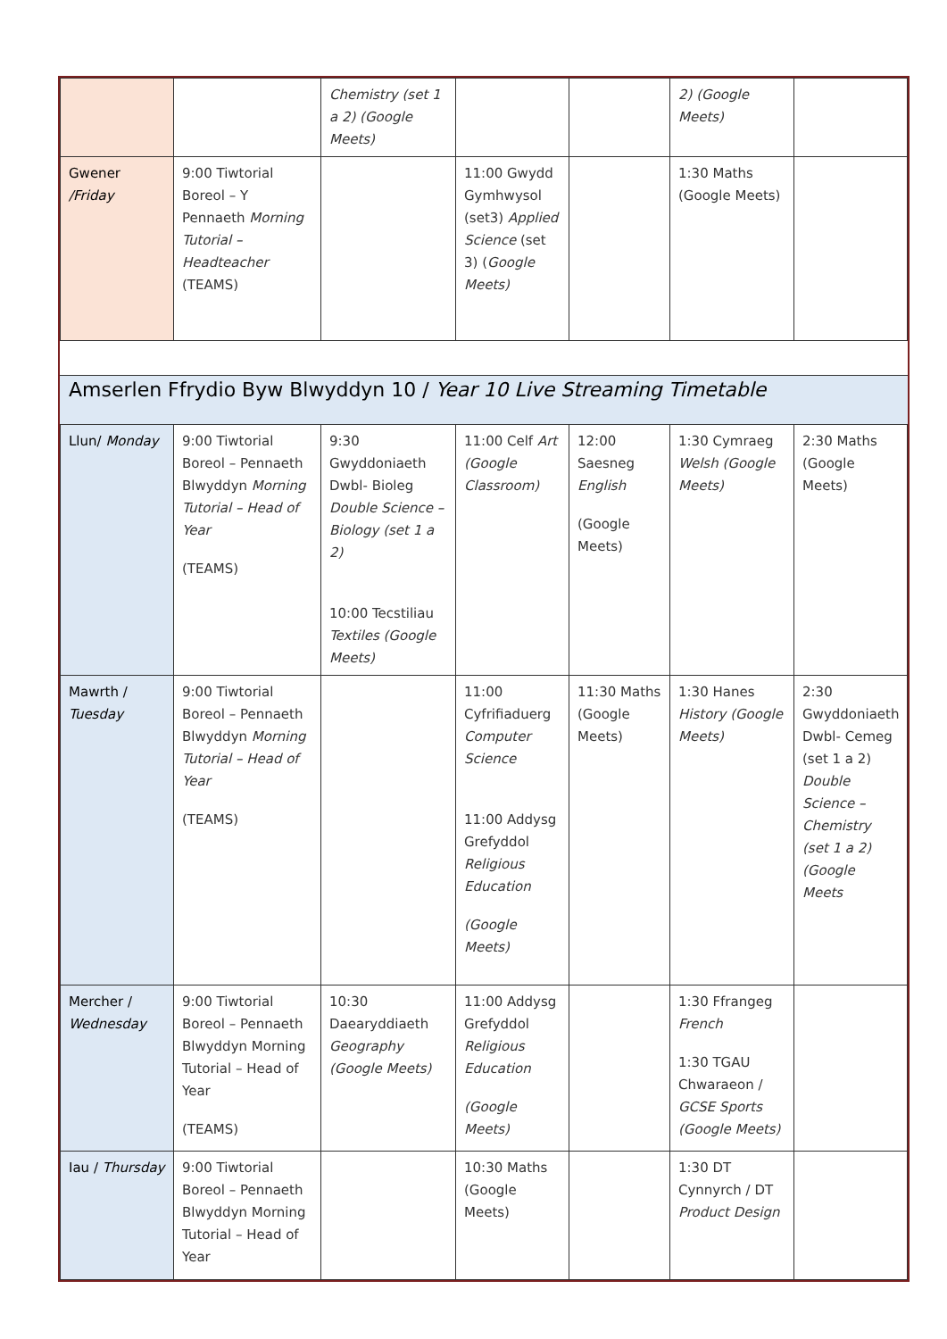| | | Chemistry (set 1 a 2) (Google Meets) | | | 2) (Google Meets) | |
| Gwener /Friday | 9:00 Tiwtorial Boreol – Y Pennaeth Morning Tutorial – Headteacher (TEAMS) | | 11:00 Gwydd Gymhwysol (set3) Applied Science (set 3) ( Google Meets) | | 1:30 Maths (Google Meets) | |
Amserlen Ffrydio Byw Blwyddyn 10 / Year 10 Live Streaming Timetable
| Llun/ Monday | 9:00 Tiwtorial Boreol – Pennaeth Blwyddyn Morning Tutorial – Head of Year (TEAMS) | 9:30 Gwyddoniaeth Dwbl- Bioleg Double Science – Biology (set 1 a 2) 10:00 Tecstiliau Textiles (Google Meets) | 11:00 Celf Art (Google Classroom) | 12:00 Saesneg English (Google Meets) | 1:30 Cymraeg Welsh (Google Meets) | 2:30 Maths (Google Meets) |
| Mawrth / Tuesday | 9:00 Tiwtorial Boreol – Pennaeth Blwyddyn Morning Tutorial – Head of Year (TEAMS) | | 11:00 Cyfrifiaduerg Computer Science 11:00 Addysg Grefyddol Religious Education (Google Meets) | 11:30 Maths (Google Meets) | 1:30 Hanes History (Google Meets) | 2:30 Gwyddoniaeth Dwbl- Cemeg (set 1 a 2) Double Science – Chemistry (set 1 a 2) (Google Meets |
| Mercher / Wednesday | 9:00 Tiwtorial Boreol – Pennaeth Blwyddyn Morning Tutorial – Head of Year (TEAMS) | 10:30 Daearyddiaeth Geography (Google Meets) | 11:00 Addysg Grefyddol Religious Education (Google Meets) | | 1:30 Ffrangeg French 1:30 TGAU Chwaraeon / GCSE Sports (Google Meets) | |
| Iau / Thursday | 9:00 Tiwtorial Boreol – Pennaeth Blwyddyn Morning Tutorial – Head of Year | | 10:30 Maths (Google Meets) | | 1:30 DT Cynnyrch / DT Product Design | |